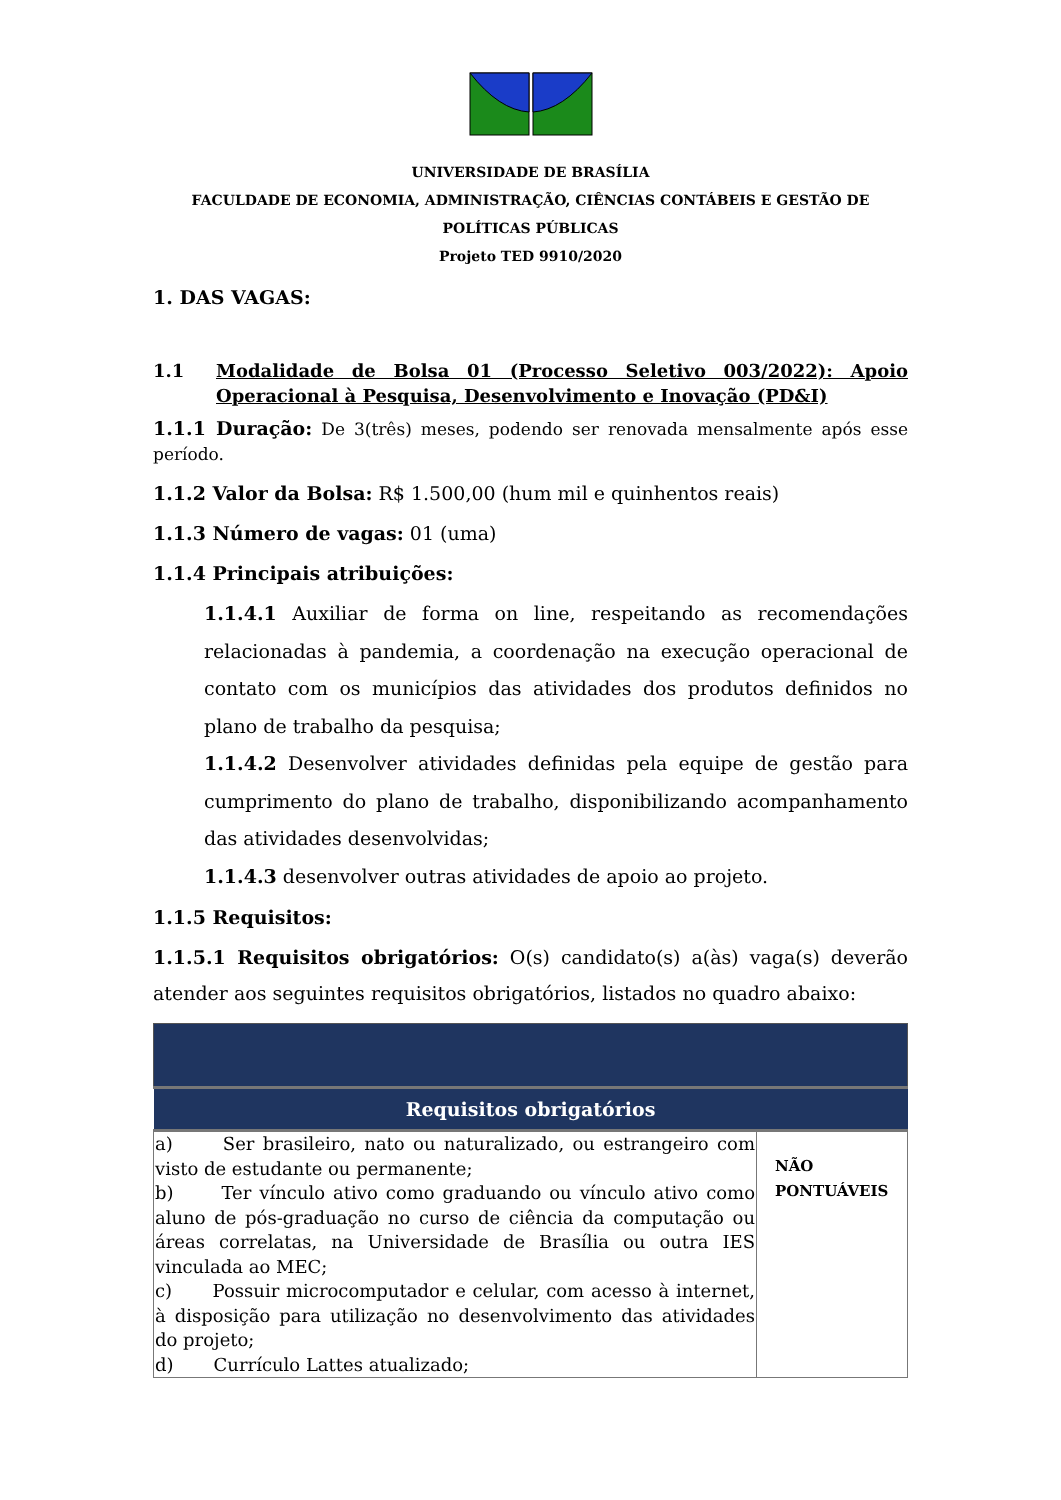UNIVERSIDADE DE BRASÍLIA
FACULDADE DE ECONOMIA, ADMINISTRAÇÃO, CIÊNCIAS CONTÁBEIS E GESTÃO DE POLÍTICAS PÚBLICAS
Projeto TED 9910/2020
1. DAS VAGAS:
1.1 Modalidade de Bolsa 01 (Processo Seletivo 003/2022): Apoio Operacional à Pesquisa, Desenvolvimento e Inovação (PD&I)
1.1.1 Duração: De 3(três) meses, podendo ser renovada mensalmente após esse período.
1.1.2 Valor da Bolsa: R$ 1.500,00 (hum mil e quinhentos reais)
1.1.3 Número de vagas: 01 (uma)
1.1.4 Principais atribuições:
1.1.4.1 Auxiliar de forma on line, respeitando as recomendações relacionadas à pandemia, a coordenação na execução operacional de contato com os municípios das atividades dos produtos definidos no plano de trabalho da pesquisa;
1.1.4.2 Desenvolver atividades definidas pela equipe de gestão para cumprimento do plano de trabalho, disponibilizando acompanhamento das atividades desenvolvidas;
1.1.4.3 desenvolver outras atividades de apoio ao projeto.
1.1.5 Requisitos:
1.1.5.1 Requisitos obrigatórios: O(s) candidato(s) a(às) vaga(s) deverão atender aos seguintes requisitos obrigatórios, listados no quadro abaixo:
| Requisitos obrigatórios | |
| --- | --- |
| a) Ser brasileiro, nato ou naturalizado, ou estrangeiro com visto de estudante ou permanente; b) Ter vínculo ativo como graduando ou vínculo ativo como aluno de pós-graduação no curso de ciência da computação ou áreas correlatas, na Universidade de Brasília ou outra IES vinculada ao MEC; c) Possuir microcomputador e celular, com acesso à internet, à disposição para utilização no desenvolvimento das atividades do projeto; d) Currículo Lattes atualizado; | NÃO PONTUÁVEIS |